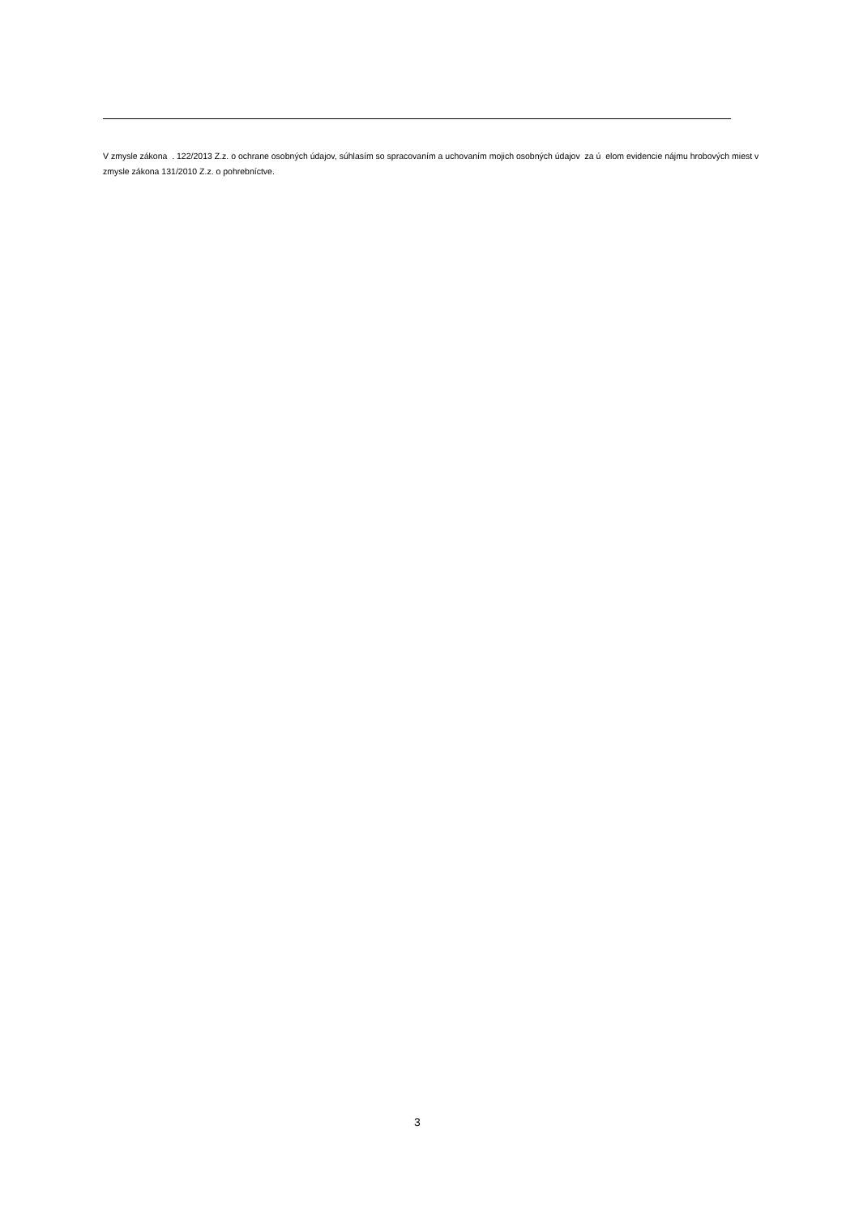V zmysle zákona . 122/2013 Z.z. o ochrane osobných údajov, súhlasím so spracovaním a uchovaním mojich osobných údajov za ú elom evidencie nájmu hrobových miest v zmysle zákona 131/2010 Z.z. o pohrebníctve.
3